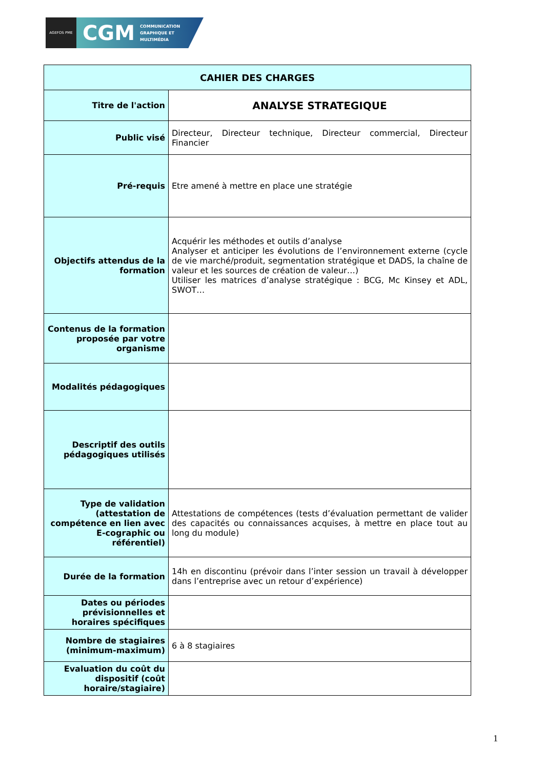AGEFOS PME
CGM COMMUNICATION
GRAPHIQUE ET
MULTIMÉDIA
| CAHIER DES CHARGES | |
| --- | --- |
| Titre de l'action | ANALYSE STRATEGIQUE |
| Public visé | Directeur, Directeur technique, Directeur commercial, Directeur Financier |
| Pré-requis | Etre amené à mettre en place une stratégie |
| Objectifs attendus de la formation | Acquérir les méthodes et outils d’analyse Analyser et anticiper les évolutions de l’environnement externe (cycle de vie marché/produit, segmentation stratégique et DADS, la chaîne de valeur et les sources de création de valeur…) Utiliser les matrices d’analyse stratégique : BCG, Mc Kinsey et ADL, SWOT… |
| Contenus de la formation proposée par votre organisme | |
| Modalités pédagogiques | |
| Descriptif des outils pédagogiques utilisés | |
| Type de validation (attestation de compétence en lien avec E-cographic ou référentiel) | Attestations de compétences (tests d’évaluation permettant de valider des capacités ou connaissances acquises, à mettre en place tout au long du module) |
| Durée de la formation | 14h en discontinu (prévoir dans l’inter session un travail à développer dans l’entreprise avec un retour d’expérience) |
| Dates ou périodes prévisionnelles et horaires spécifiques | |
| Nombre de stagiaires (minimum-maximum) | 6 à 8 stagiaires |
| Evaluation du coût du dispositif (coût horaire/stagiaire) | |
1